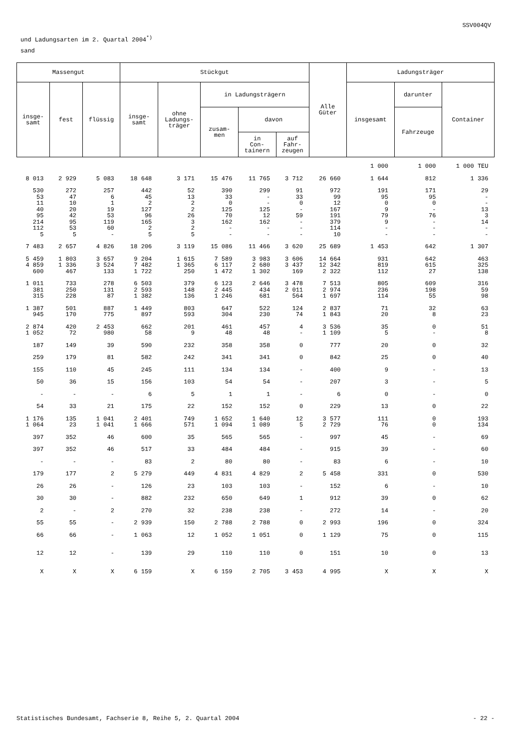SSV004QV
und Ladungsarten im 2. Quartal 2004<sup>*)</sup>
sand
| Massengut | | | Stückgut | | | | | Alle Güter | Ladungsträger | | |
| --- | --- | --- | --- | --- | --- | --- | --- | --- | --- | --- | --- |
| insge- samt | fest | flüssig | insge- samt | ohne Ladungs- träger | in Ladungsträgern | | | | insgesamt | darunter | Container |
| | | | | | zusam- men | davon | | | | Fahrzeuge | |
| | | | | | | in Con- tainern | auf Fahr- zeugen | | | | |
| | | | | | | | | | 1 000 | 1 000 | 1 000 TEU |
| 8 013 | 2 929 | 5 083 | 18 648 | 3 171 | 15 476 | 11 765 | 3 712 | 26 660 | 1 644 | 812 | 1 336 |
| 530 53 11 40 95 214 112 5 | 272 47 10 20 42 95 53 5 | 257 6 1 19 53 119 60 - | 442 45 2 127 96 165 2 5 | 52 13 2 2 26 3 2 5 | 390 33 0 125 70 162 - - | 299 - - 125 12 162 - - | 91 33 0 - 59 - - - | 972 99 12 167 191 379 114 10 | 191 95 0 9 79 9 - - | 171 95 0 - 76 - - - | 29 - - 13 3 14 - - |
| 7 483 | 2 657 | 4 826 | 18 206 | 3 119 | 15 086 | 11 466 | 3 620 | 25 689 | 1 453 | 642 | 1 307 |
| 5 459 4 859 600 | 1 803 1 336 467 | 3 657 3 524 133 | 9 204 7 482 1 722 | 1 615 1 365 250 | 7 589 6 117 1 472 | 3 983 2 680 1 302 | 3 606 3 437 169 | 14 664 12 342 2 322 | 931 819 112 | 642 615 27 | 463 325 138 |
| 1 011 381 315 | 733 250 228 | 278 131 87 | 6 503 2 593 1 382 | 379 148 136 | 6 123 2 445 1 246 | 2 646 434 681 | 3 478 2 011 564 | 7 513 2 974 1 697 | 805 236 114 | 609 198 55 | 316 59 98 |
| 1 387 945 | 501 170 | 887 775 | 1 449 897 | 803 593 | 647 304 | 522 230 | 124 74 | 2 837 1 843 | 71 20 | 32 8 | 63 23 |
| 2 874 1 052 | 420 72 | 2 453 980 | 662 58 | 201 9 | 461 48 | 457 48 | 4 - | 3 536 1 109 | 35 5 | 0 - | 51 8 |
| 187 | 149 | 39 | 590 | 232 | 358 | 358 | 0 | 777 | 20 | 0 | 32 |
| 259 | 179 | 81 | 582 | 242 | 341 | 341 | 0 | 842 | 25 | 0 | 40 |
| 155 | 110 | 45 | 245 | 111 | 134 | 134 | - | 400 | 9 | - | 13 |
| 50 | 36 | 15 | 156 | 103 | 54 | 54 | - | 207 | 3 | - | 5 |
| - | - | - | 6 | 5 | 1 | 1 | - | 6 | 0 | - | 0 |
| 54 | 33 | 21 | 175 | 22 | 152 | 152 | 0 | 229 | 13 | 0 | 22 |
| 1 176 1 064 | 135 23 | 1 041 1 041 | 2 401 1 666 | 749 571 | 1 652 1 094 | 1 640 1 089 | 12 5 | 3 577 2 729 | 111 76 | 0 0 | 193 134 |
| 397 | 352 | 46 | 600 | 35 | 565 | 565 | - | 997 | 45 | - | 69 |
| 397 | 352 | 46 | 517 | 33 | 484 | 484 | - | 915 | 39 | - | 60 |
| - | - | - | 83 | 2 | 80 | 80 | - | 83 | 6 | - | 10 |
| 179 | 177 | 2 | 5 279 | 449 | 4 831 | 4 829 | 2 | 5 458 | 331 | 0 | 530 |
| 26 | 26 | - | 126 | 23 | 103 | 103 | - | 152 | 6 | - | 10 |
| 30 | 30 | - | 882 | 232 | 650 | 649 | 1 | 912 | 39 | 0 | 62 |
| 2 | - | 2 | 270 | 32 | 238 | 238 | - | 272 | 14 | - | 20 |
| 55 | 55 | - | 2 939 | 150 | 2 788 | 2 788 | 0 | 2 993 | 196 | 0 | 324 |
| 66 | 66 | - | 1 063 | 12 | 1 052 | 1 051 | 0 | 1 129 | 75 | 0 | 115 |
| 12 | 12 | - | 139 | 29 | 110 | 110 | 0 | 151 | 10 | 0 | 13 |
| X | X | X | 6 159 | X | 6 159 | 2 705 | 3 453 | 4 995 | X | X | X |
Statistisches Bundesamt, Fachserie 8, Reihe 5, 2. Quartal 2004 - 22 -